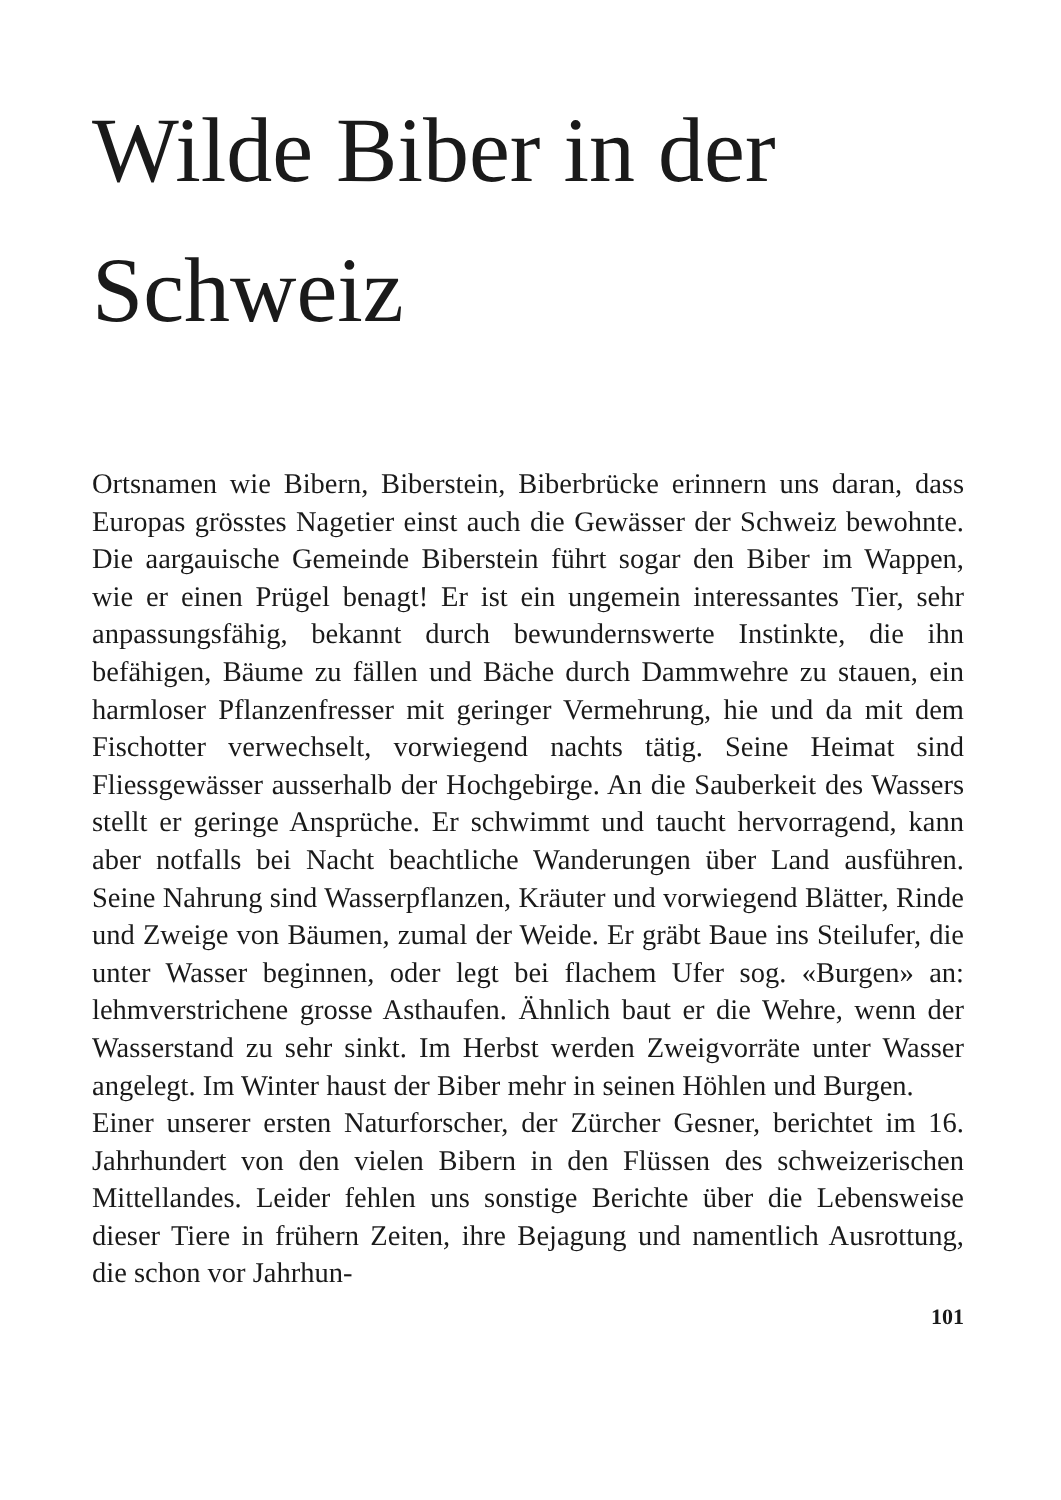Wilde Biber in der
Schweiz
Ortsnamen wie Bibern, Biberstein, Biberbrücke erinnern uns daran, dass Europas grösstes Nagetier einst auch die Gewässer der Schweiz bewohnte. Die aargauische Gemeinde Biberstein führt sogar den Biber im Wappen, wie er einen Prügel benagt! Er ist ein ungemein interessantes Tier, sehr anpassungsfähig, bekannt durch bewundernswerte Instinkte, die ihn befähigen, Bäume zu fällen und Bäche durch Dammwehre zu stauen, ein harmloser Pflanzenfresser mit geringer Vermehrung, hie und da mit dem Fischotter verwechselt, vorwiegend nachts tätig. Seine Heimat sind Fliessgewässer ausserhalb der Hochgebirge. An die Sauberkeit des Wassers stellt er geringe Ansprüche. Er schwimmt und taucht hervorragend, kann aber notfalls bei Nacht beachtliche Wanderungen über Land ausführen. Seine Nahrung sind Wasserpflanzen, Kräuter und vorwiegend Blätter, Rinde und Zweige von Bäumen, zumal der Weide. Er gräbt Baue ins Steilufer, die unter Wasser beginnen, oder legt bei flachem Ufer sog. «Burgen» an: lehmverstrichene grosse Asthaufen. Ähnlich baut er die Wehre, wenn der Wasserstand zu sehr sinkt. Im Herbst werden Zweigvorräte unter Wasser angelegt. Im Winter haust der Biber mehr in seinen Höhlen und Burgen.
Einer unserer ersten Naturforscher, der Zürcher Gesner, berichtet im 16. Jahrhundert von den vielen Bibern in den Flüssen des schweizerischen Mittellandes. Leider fehlen uns sonstige Berichte über die Lebensweise dieser Tiere in frühern Zeiten, ihre Bejagung und namentlich Ausrottung, die schon vor Jahrhun-
101